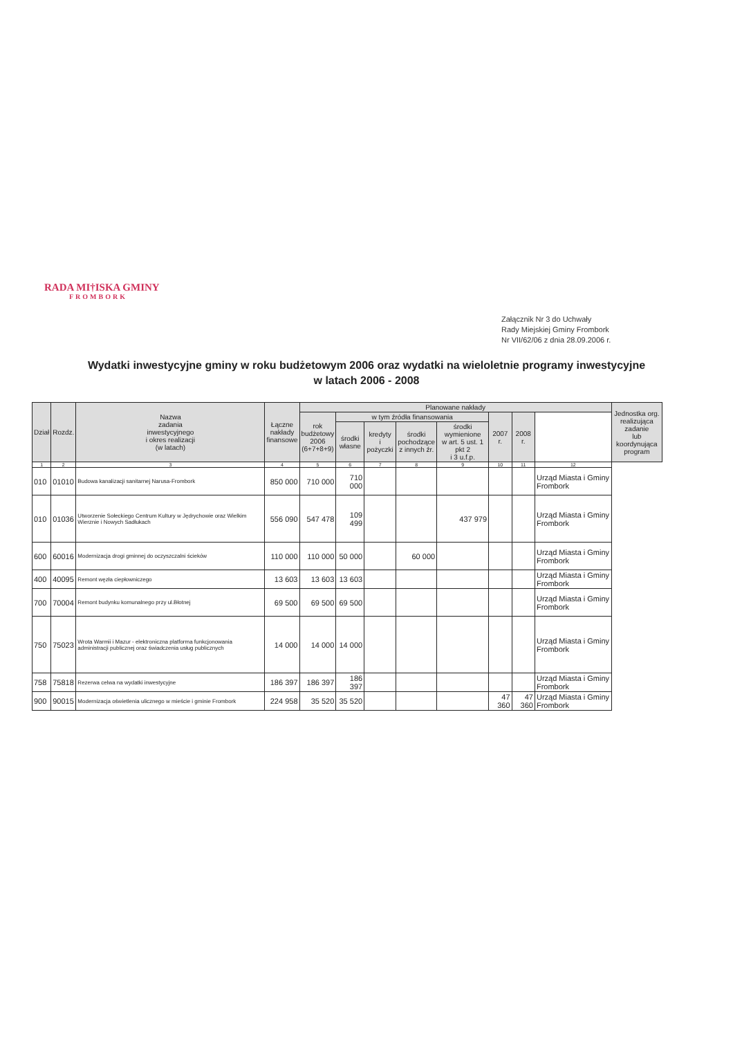RADA MI†ISKA GMINY
FROMBORK
Załącznik Nr 3 do Uchwały
Rady Miejskiej Gminy Frombork
Nr VII/62/06 z dnia 28.09.2006 r.
Wydatki inwestycyjne gminy w roku budżetowym 2006 oraz wydatki na wieloletnie programy inwestycyjne
w latach 2006 - 2008
| Dział | Rozdz. | Nazwa zadania inwestycyjnego i okres realizacji (w latach) | Łączne nakłady finansowe | Planowane nakłady | | | | | | | | Jednostka org. realizująca zadanie lub koordynująca program |
| --- | --- | --- | --- | --- | --- | --- | --- | --- | --- | --- | --- | --- |
| | | | | rok budżetowy 2006 (6+7+8+9) | w tym źródła finansowania | | | | 2007 r. | 2008 r. | | |
| | | | | | środki własne | kredyty i pożyczki | środki pochodzące z innych źr. | środki wymienione w art. 5 ust. 1 pkt 2 i 3 u.f.p. | | | | |
| 1 | 2 | 3 | 4 | 5 | 6 | 7 | 8 | 9 | 10 | 11 | 12 | |
| 010 | 01010 | Budowa kanalizacji sanitarnej Narusa-Frombork | 850 000 | 710 000 | 710 000 | | | | | | Urząd Miasta i Gminy Frombork | |
| 010 | 01036 | Utworzenie Sołeckiego Centrum Kultury w Jędrychowie oraz Wielkim Wierznie i Nowych Sadłukach | 556 090 | 547 478 | 109 499 | | | 437 979 | | | Urząd Miasta i Gminy Frombork | |
| 600 | 60016 | Modernizacja drogi gminnej do oczyszczalni ścieków | 110 000 | 110 000 | 50 000 | | 60 000 | | | | Urząd Miasta i Gminy Frombork | |
| 400 | 40095 | Remont węzła ciepłowniczego | 13 603 | 13 603 | 13 603 | | | | | | Urząd Miasta i Gminy Frombork | |
| 700 | 70004 | Remont budynku komunalnego przy ul.Błotnej | 69 500 | 69 500 | 69 500 | | | | | | Urząd Miasta i Gminy Frombork | |
| 750 | 75023 | Wrota Warmii i Mazur - elektroniczna platforma funkcjonowania administracji publicznej oraz świadczenia usług publicznych | 14 000 | 14 000 | 14 000 | | | | | | Urząd Miasta i Gminy Frombork | |
| 758 | 75818 | Rezerwa celwa na wydatki inwestycyjne | 186 397 | 186 397 | 186 397 | | | | | | Urząd Miasta i Gminy Frombork | |
| 900 | 90015 | Modernizacja oświetlenia ulicznego w mieście i gminie Frombork | 224 958 | 35 520 | 35 520 | | | | 47 360 | 47 360 | Urząd Miasta i Gminy Frombork | |